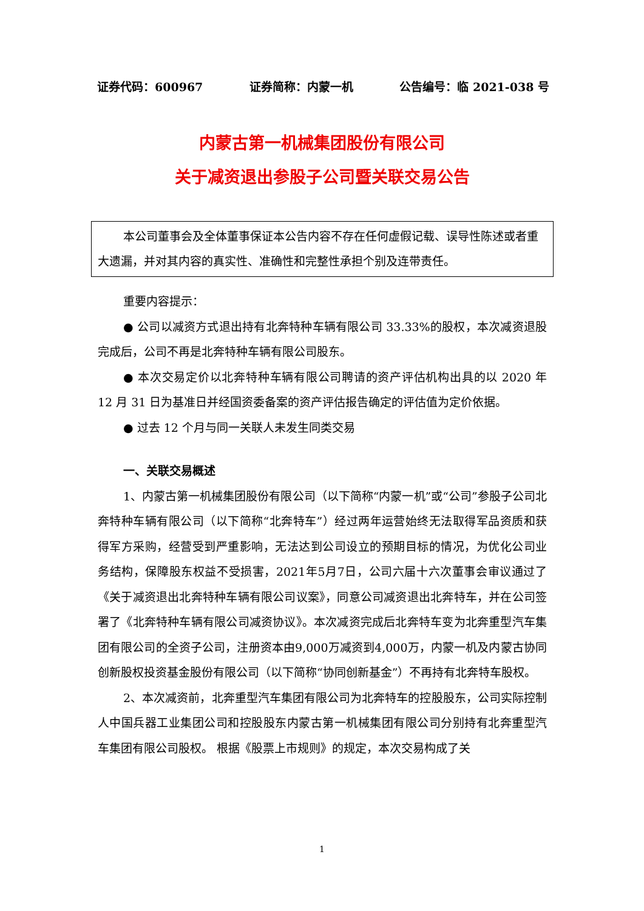证券代码：600967 证券简称：内蒙一机 公告编号：临 2021-038 号
内蒙古第一机械集团股份有限公司
关于减资退出参股子公司暨关联交易公告
本公司董事会及全体董事保证本公告内容不存在任何虚假记载、误导性陈述或者重大遗漏，并对其内容的真实性、准确性和完整性承担个别及连带责任。
重要内容提示：
● 公司以减资方式退出持有北奔特种车辆有限公司 33.33%的股权，本次减资退股完成后，公司不再是北奔特种车辆有限公司股东。
● 本次交易定价以北奔特种车辆有限公司聘请的资产评估机构出具的以 2020 年 12 月 31 日为基准日并经国资委备案的资产评估报告确定的评估值为定价依据。
● 过去 12 个月与同一关联人未发生同类交易
一、关联交易概述
1、内蒙古第一机械集团股份有限公司（以下简称“内蒙一机”或“公司”参股子公司北奔特种车辆有限公司（以下简称“北奔特车”）经过两年运营始终无法取得军品资质和获得军方采购，经营受到严重影响，无法达到公司设立的预期目标的情况，为优化公司业务结构，保障股东权益不受损害，2021年5月7日，公司六届十六次董事会审议通过了《关于减资退出北奔特种车辆有限公司议案》，同意公司减资退出北奔特车，并在公司签署了《北奔特种车辆有限公司减资协议》。本次减资完成后北奔特车变为北奔重型汽车集团有限公司的全资子公司，注册资本由9,000万减资到4,000万，内蒙一机及内蒙古协同创新股权投资基金股份有限公司（以下简称“协同创新基金”）不再持有北奔特车股权。
2、本次减资前，北奔重型汽车集团有限公司为北奔特车的控股股东，公司实际控制人中国兵器工业集团公司和控股股东内蒙古第一机械集团有限公司分别持有北奔重型汽车集团有限公司股权。 根据《股票上市规则》的规定，本次交易构成了关
1